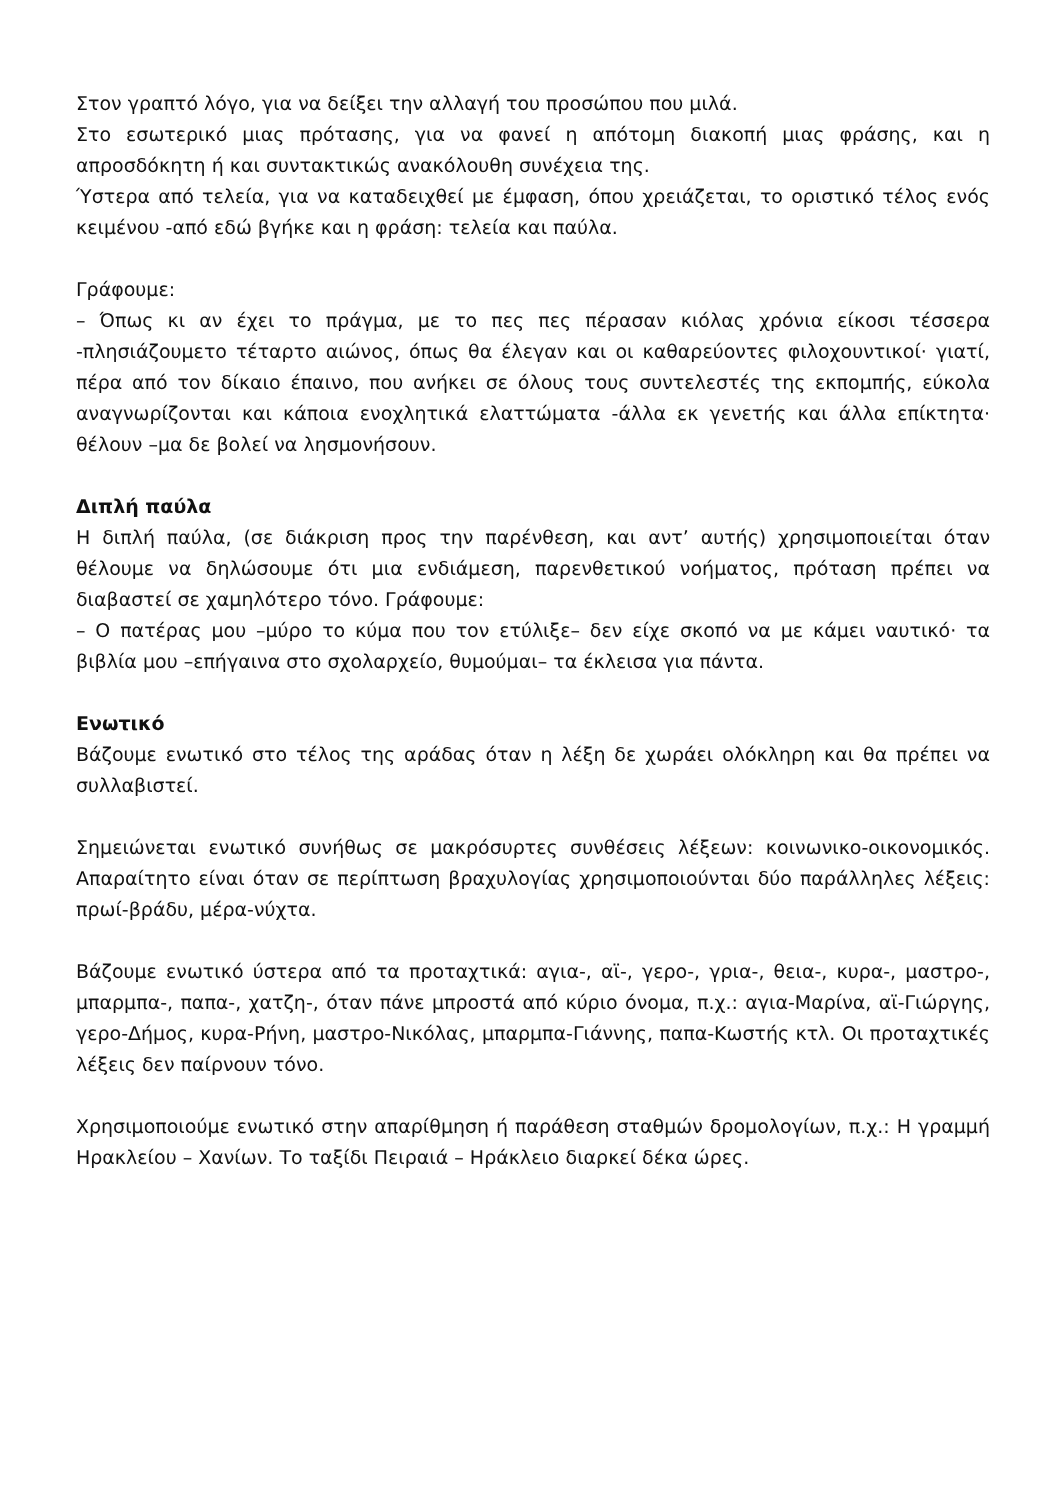Στον γραπτό λόγο, για να δείξει την αλλαγή του προσώπου που μιλά.
Στο εσωτερικό μιας πρότασης, για να φανεί η απότομη διακοπή μιας φράσης, και η απροσδόκητη ή και συντακτικώς ανακόλουθη συνέχεια της.
Ύστερα από τελεία, για να καταδειχθεί με έμφαση, όπου χρειάζεται, το οριστικό τέλος ενός κειμένου -από εδώ βγήκε και η φράση: τελεία και παύλα.
Γράφουμε:
– Όπως κι αν έχει το πράγμα, με το πες πες πέρασαν κιόλας χρόνια είκοσι τέσσερα -πλησιάζουμετο τέταρτο αιώνος, όπως θα έλεγαν και οι καθαρεύοντες φιλοχουντικοί· γιατί, πέρα από τον δίκαιο έπαινο, που ανήκει σε όλους τους συντελεστές της εκπομπής, εύκολα αναγνωρίζονται και κάποια ενοχλητικά ελαττώματα -άλλα εκ γενετής και άλλα επίκτητα· θέλουν –μα δε βολεί να λησμονήσουν.
Διπλή παύλα
Η διπλή παύλα, (σε διάκριση προς την παρένθεση, και αντ’ αυτής) χρησιμοποιείται όταν θέλουμε να δηλώσουμε ότι μια ενδιάμεση, παρενθετικού νοήματος, πρόταση πρέπει να διαβαστεί σε χαμηλότερο τόνο. Γράφουμε:
– Ο πατέρας μου –μύρο το κύμα που τον ετύλιξε– δεν είχε σκοπό να με κάμει ναυτικό· τα βιβλία μου –επήγαινα στο σχολαρχείο, θυμούμαι– τα έκλεισα για πάντα.
Ενωτικό
Βάζουμε ενωτικό στο τέλος της αράδας όταν η λέξη δε χωράει ολόκληρη και θα πρέπει να συλλαβιστεί.
Σημειώνεται ενωτικό συνήθως σε μακρόσυρτες συνθέσεις λέξεων: κοινωνικο-οικονομικός. Απαραίτητο είναι όταν σε περίπτωση βραχυλογίας χρησιμοποιούνται δύο παράλληλες λέξεις: πρωί-βράδυ, μέρα-νύχτα.
Βάζουμε ενωτικό ύστερα από τα προταχτικά: αγια-, αϊ-, γερο-, γρια-, θεια-, κυρα-, μαστρο-, μπαρμπα-, παπα-, χατζη-, όταν πάνε μπροστά από κύριο όνομα, π.χ.: αγια-Μαρίνα, αϊ-Γιώργης, γερο-Δήμος, κυρα-Ρήνη, μαστρο-Νικόλας, μπαρμπα-Γιάννης, παπα-Κωστής κτλ. Οι προταχτικές λέξεις δεν παίρνουν τόνο.
Χρησιμοποιούμε ενωτικό στην απαρίθμηση ή παράθεση σταθμών δρομολογίων, π.χ.: Η γραμμή Ηρακλείου – Χανίων. Το ταξίδι Πειραιά – Ηράκλειο διαρκεί δέκα ώρες.